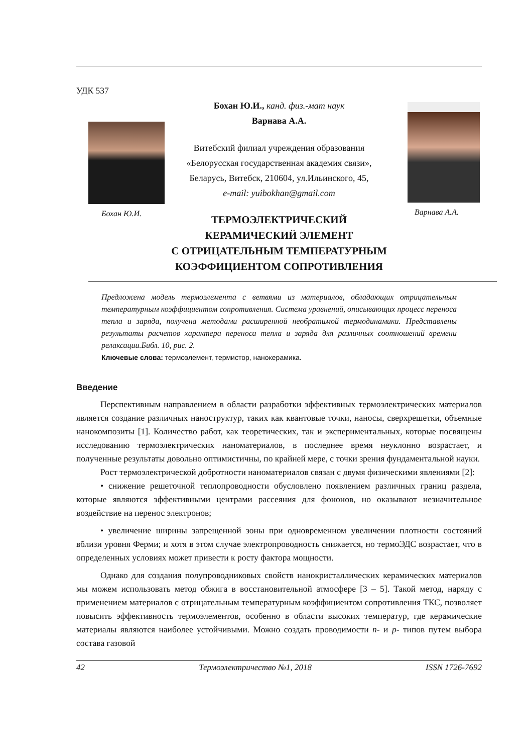УДК 537
Бохан Ю.И.
Бохан Ю.И., канд. физ.-мат наук
Варнава А.А.
Витебский филиал учреждения образования
«Белорусская государственная академия связи»,
Беларусь, Витебск, 210604, ул.Ильинского, 45,
e-mail: yuibokhan@gmail.com
Варнава А.А.
ТЕРМОЭЛЕКТРИЧЕСКИЙ
КЕРАМИЧЕСКИЙ ЭЛЕМЕНТ
С ОТРИЦАТЕЛЬНЫМ ТЕМПЕРАТУРНЫМ
КОЭФФИЦИЕНТОМ СОПРОТИВЛЕНИЯ
Предложена модель термоэлемента с ветвями из материалов, обладающих отрицательным температурным коэффициентом сопротивления. Система уравнений, описывающих процесс переноса тепла и заряда, получена методами расширенной необратимой термодинамики. Представлены результаты расчетов характера переноса тепла и заряда для различных соотношений времени релаксации.Библ. 10, рис. 2.
Ключевые слова: термоэлемент, термистор, нанокерамика.
Введение
Перспективным направлением в области разработки эффективных термоэлектрических материалов является создание различных наноструктур, таких как квантовые точки, наносы, сверхрешетки, объемные нанокомпозиты [1]. Количество работ, как теоретических, так и экспериментальных, которые посвящены исследованию термоэлектрических наноматериалов, в последнее время неуклонно возрастает, и полученные результаты довольно оптимистичны, по крайней мере, с точки зрения фундаментальной науки.
Рост термоэлектрической добротности наноматериалов связан с двумя физическими явлениями [2]:
• снижение решеточной теплопроводности обусловлено появлением различных границ раздела, которые являются эффективными центрами рассеяния для фононов, но оказывают незначительное воздействие на перенос электронов;
• увеличение ширины запрещенной зоны при одновременном увеличении плотности состояний вблизи уровня Ферми; и хотя в этом случае электропроводность снижается, но термоЭДС возрастает, что в определенных условиях может привести к росту фактора мощности.
Однако для создания полупроводниковых свойств нанокристаллических керамических материалов мы можем использовать метод обжига в восстановительной атмосфере [3 – 5]. Такой метод, наряду с применением материалов с отрицательным температурным коэффициентом сопротивления ТКС, позволяет повысить эффективность термоэлементов, особенно в области высоких температур, где керамические материалы являются наиболее устойчивыми. Можно создать проводимости n- и p- типов путем выбора состава газовой
42 Термоэлектричество №1, 2018 ISSN 1726-7692